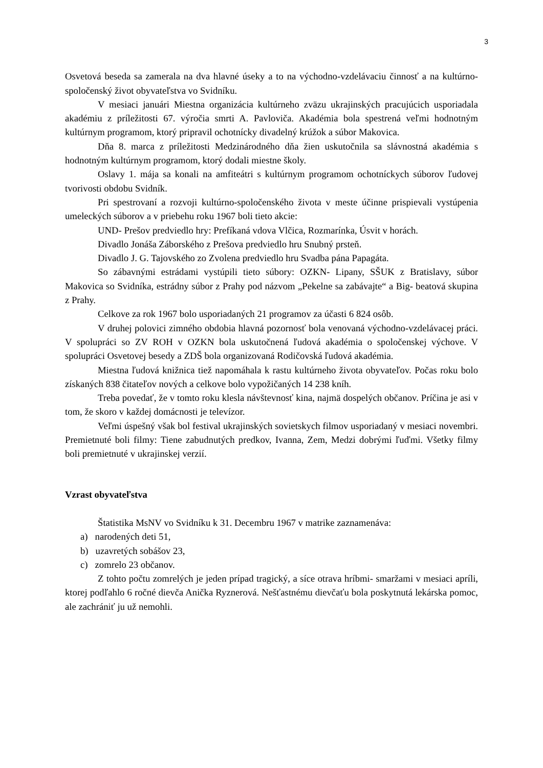3
Osvetová beseda sa zamerala na dva hlavné úseky a to na východno-vzdelávaciu činnosť a na kultúrno-spoločenský život obyvateľstva vo Svidníku.
V mesiaci januári Miestna organizácia kultúrneho zväzu ukrajinských pracujúcich usporiadala akadémiu z príležitosti 67. výročia smrti A. Pavloviča. Akadémia bola spestrená veľmi hodnotným kultúrnym programom, ktorý pripravil ochotnícky divadelný krúžok a súbor Makovica.
Dňa 8. marca z príležitosti Medzinárodného dňa žien uskutočnila sa slávnostná akadémia s hodnotným kultúrnym programom, ktorý dodali miestne školy.
Oslavy 1. mája sa konali na amfiteátri s kultúrnym programom ochotníckych súborov ľudovej tvorivosti obdobu Svidník.
Pri spestrovaní a rozvoji kultúrno-spoločenského života v meste účinne prispievali vystúpenia umeleckých súborov a v priebehu roku 1967 boli tieto akcie:
UND- Prešov predviedlo hry: Prefíkaná vdova Vlčica, Rozmarínka, Úsvit v horách.
Divadlo Jonáša Záborského z Prešova predviedlo hru Snubný prsteň.
Divadlo J. G. Tajovského zo Zvolena predviedlo hru Svadba pána Papagáta.
So zábavnými estrádami vystúpili tieto súbory: OZKN- Lipany, SŠUK z Bratislavy, súbor Makovica so Svidníka, estrádny súbor z Prahy pod názvom „Pekelne sa zabávajte“ a Big- beatová skupina z Prahy.
Celkove za rok 1967 bolo usporiadaných 21 programov za účasti 6 824 osôb.
V druhej polovici zimného obdobia hlavná pozornosť bola venovaná východno-vzdelávacej práci. V spolupráci so ZV ROH v OZKN bola uskutočnená ľudová akadémia o spoločenskej výchove. V spolupráci Osvetovej besedy a ZDŠ bola organizovaná Rodičovská ľudová akadémia.
Miestna ľudová knižnica tiež napomáhala k rastu kultúrneho života obyvateľov. Počas roku bolo získaných 838 čitateľov nových a celkove bolo vypožičaných 14 238 kníh.
Treba povedať, že v tomto roku klesla návštevnosť kina, najmä dospelých občanov. Príčina je asi v tom, že skoro v každej domácnosti je televízor.
Veľmi úspešný však bol festival ukrajinských sovietskych filmov usporiadaný v mesiaci novembri. Premietnuté boli filmy: Tiene zabudnutých predkov, Ivanna, Zem, Medzi dobrými ľuďmi. Všetky filmy boli premietnuté v ukrajinskej verzií.
Vzrast obyvateľstva
Štatistika MsNV vo Svidníku k 31. Decembru 1967 v matrike zaznamenáva:
a) narodených deti 51,
b) uzavretých sobášov 23,
c) zomrelo 23 občanov.
Z tohto počtu zomrelých je jeden prípad tragický, a síce otrava hríbmi- smaržami v mesiaci apríli, ktorej podľahlo 6 ročné dievča Anička Ryznerová. Nešťastnému dievčaťu bola poskytnutá lekárska pomoc, ale zachrániť ju už nemohli.